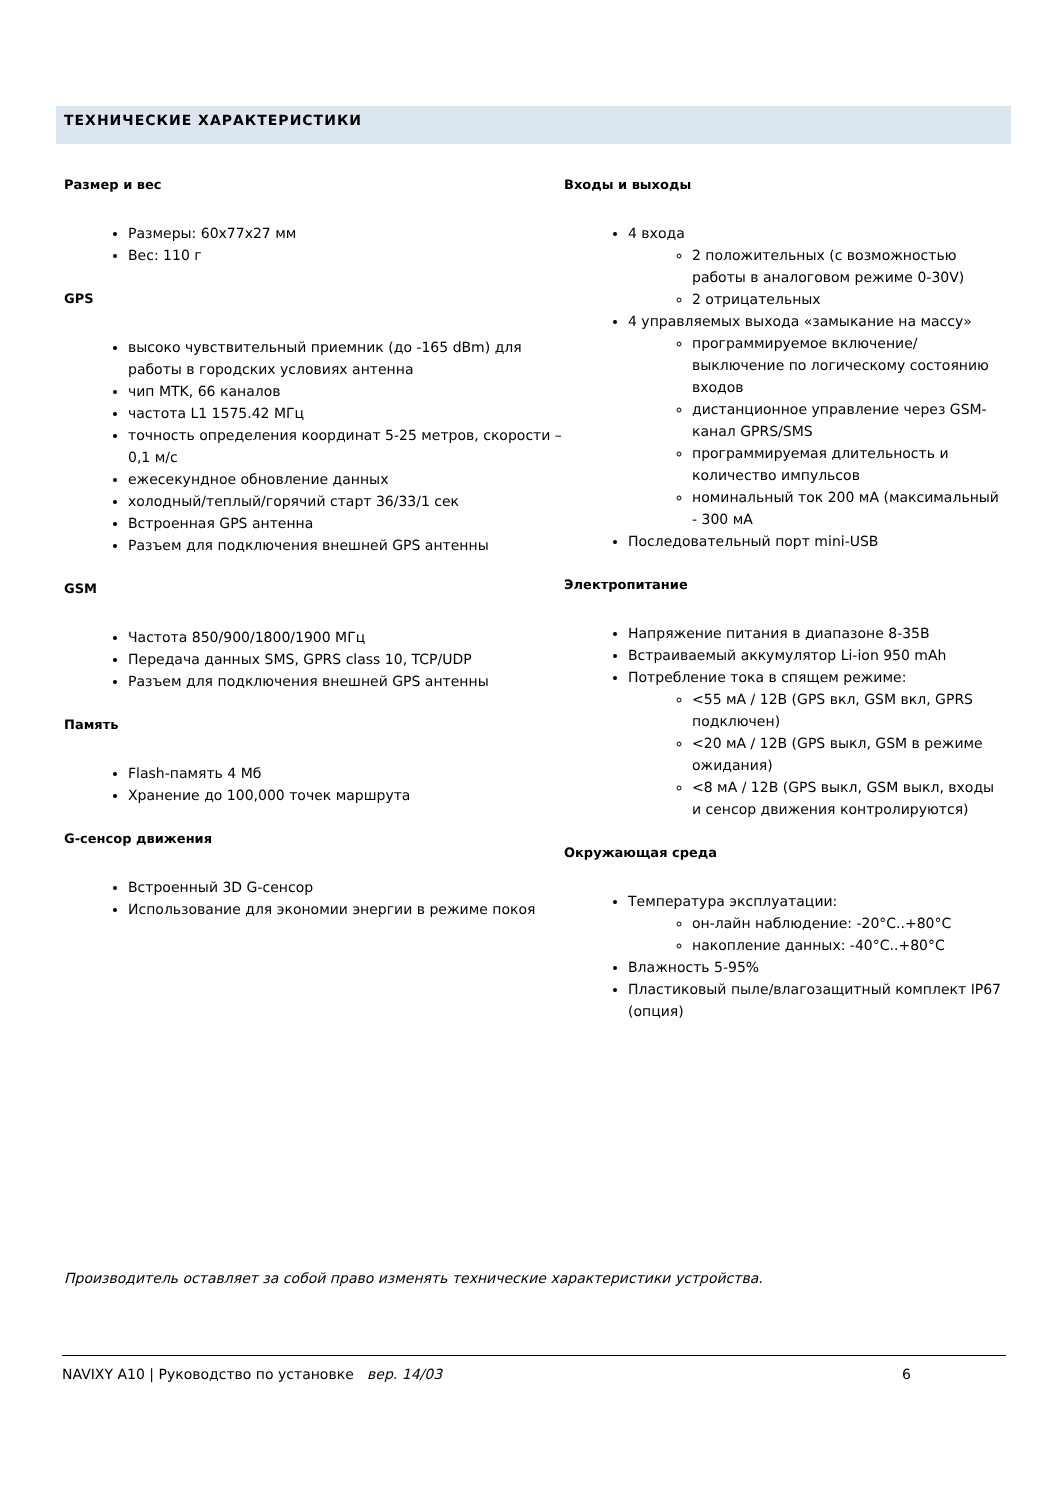ТЕХНИЧЕСКИЕ ХАРАКТЕРИСТИКИ
Размер и вес
Размеры: 60х77х27 мм
Вес: 110 г
GPS
высоко чувствительный приемник (до -165 dBm) для работы в городских условиях антенна
чип MTK, 66 каналов
частота L1 1575.42 МГц
точность определения координат 5-25 метров, скорости – 0,1 м/с
ежесекундное обновление данных
холодный/теплый/горячий старт 36/33/1 сек
Встроенная GPS антенна
Разъем для подключения внешней GPS антенны
GSM
Частота 850/900/1800/1900 МГц
Передача данных SMS, GPRS class 10, TCP/UDP
Разъем для подключения внешней GPS антенны
Память
Flash-память 4 Мб
Хранение до 100,000 точек маршрута
G-сенсор движения
Встроенный 3D G-сенсор
Использование для экономии энергии в режиме покоя
Входы и выходы
4 входа
2 положительных (с возможностью работы в аналоговом режиме 0-30V)
2 отрицательных
4 управляемых выхода «замыкание на массу»
программируемое включение/выключение по логическому состоянию входов
дистанционное управление через GSM-канал GPRS/SMS
программируемая длительность и количество импульсов
номинальный ток 200 мА (максимальный - 300 мА
Последовательный порт mini-USB
Электропитание
Напряжение питания в диапазоне 8-35В
Встраиваемый аккумулятор Li-ion 950 mAh
Потребление тока в спящем режиме:
<55 мА / 12В (GPS вкл, GSM вкл, GPRS подключен)
<20 мА / 12В (GPS выкл, GSM в режиме ожидания)
<8 мА / 12В (GPS выкл, GSM выкл, входы и сенсор движения контролируются)
Окружающая среда
Температура эксплуатации:
он-лайн наблюдение: -20°C..+80°C
накопление данных: -40°C..+80°C
Влажность 5-95%
Пластиковый пыле/влагозащитный комплект IP67 (опция)
Производитель оставляет за собой право изменять технические характеристики устройства.
NAVIXY A10 | Руководство по установке вер. 14/03 6